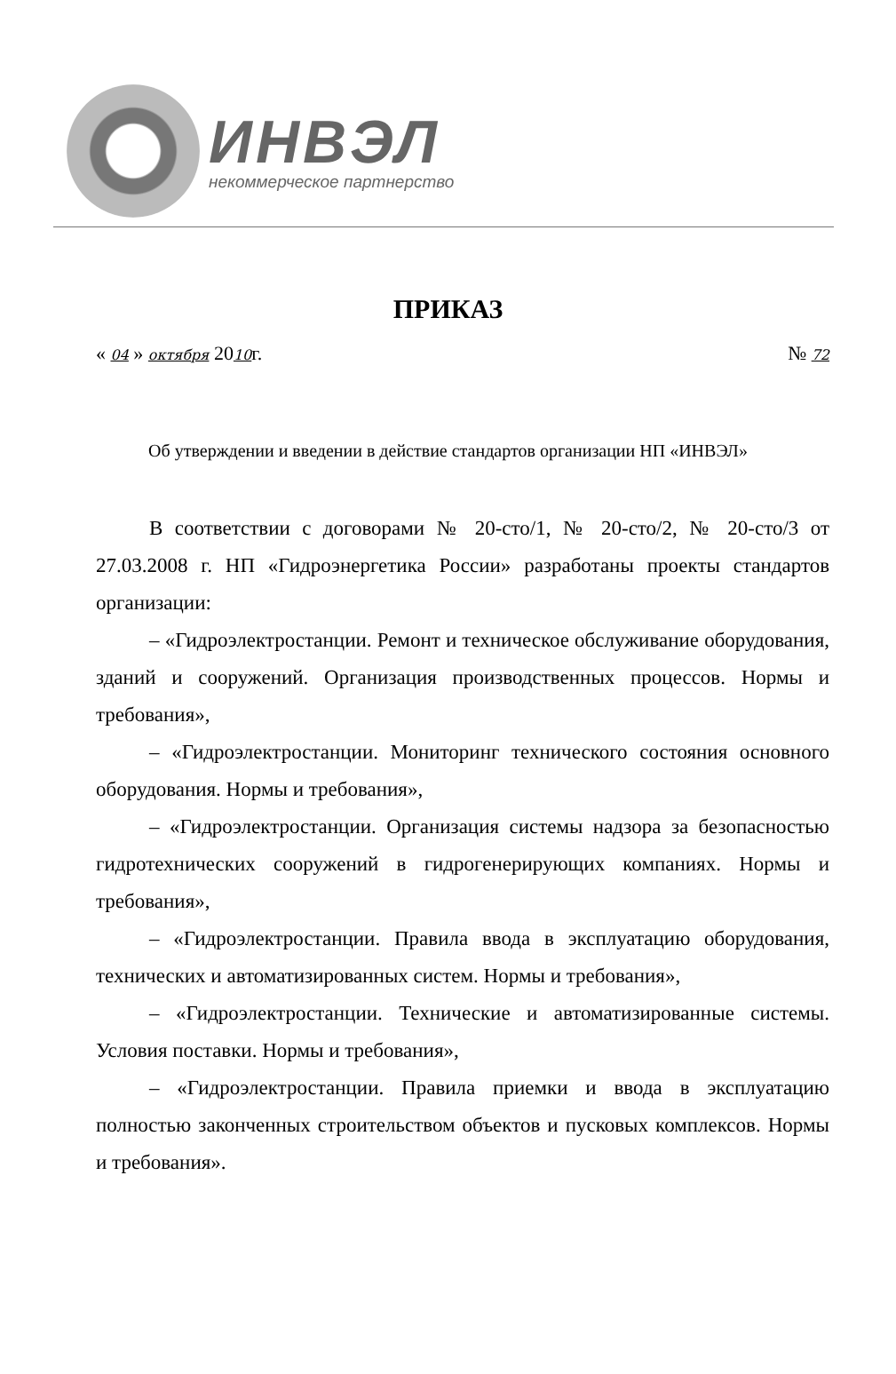ИНВЭЛ
некоммерческое партнерство
ПРИКАЗ
« 04 » октября 2010г. № 72
Об утверждении и введении в действие стандартов организации НП «ИНВЭЛ»
В соответствии с договорами № 20-сто/1, № 20-сто/2, № 20-сто/3 от 27.03.2008 г. НП «Гидроэнергетика России» разработаны проекты стандартов организации:
– «Гидроэлектростанции. Ремонт и техническое обслуживание оборудования, зданий и сооружений. Организация производственных процессов. Нормы и требования»,
– «Гидроэлектростанции. Мониторинг технического состояния основного оборудования. Нормы и требования»,
– «Гидроэлектростанции. Организация системы надзора за безопасностью гидротехнических сооружений в гидрогенерирующих компаниях. Нормы и требования»,
– «Гидроэлектростанции. Правила ввода в эксплуатацию оборудования, технических и автоматизированных систем. Нормы и требования»,
– «Гидроэлектростанции. Технические и автоматизированные системы. Условия поставки. Нормы и требования»,
– «Гидроэлектростанции. Правила приемки и ввода в эксплуатацию полностью законченных строительством объектов и пусковых комплексов. Нормы и требования».